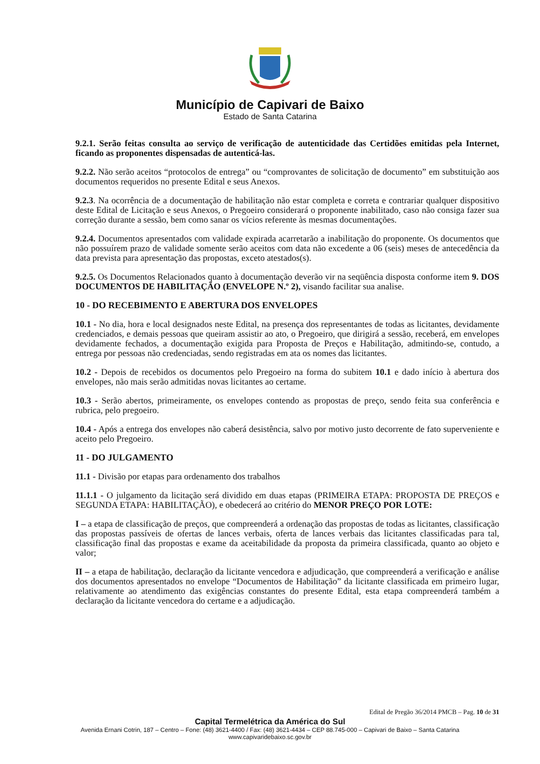Município de Capivari de Baixo
Estado de Santa Catarina
9.2.1. Serão feitas consulta ao serviço de verificação de autenticidade das Certidões emitidas pela Internet, ficando as proponentes dispensadas de autenticá-las.
9.2.2. Não serão aceitos “protocolos de entrega” ou “comprovantes de solicitação de documento” em substituição aos documentos requeridos no presente Edital e seus Anexos.
9.2.3. Na ocorrência de a documentação de habilitação não estar completa e correta e contrariar qualquer dispositivo deste Edital de Licitação e seus Anexos, o Pregoeiro considerará o proponente inabilitado, caso não consiga fazer sua correção durante a sessão, bem como sanar os vícios referente às mesmas documentações.
9.2.4. Documentos apresentados com validade expirada acarretarão a inabilitação do proponente. Os documentos que não possuírem prazo de validade somente serão aceitos com data não excedente a 06 (seis) meses de antecedência da data prevista para apresentação das propostas, exceto atestados(s).
9.2.5. Os Documentos Relacionados quanto à documentação deverão vir na seqüência disposta conforme item 9. DOS DOCUMENTOS DE HABILITAÇÃO (ENVELOPE N.º 2), visando facilitar sua analise.
10 - DO RECEBIMENTO E ABERTURA DOS ENVELOPES
10.1 - No dia, hora e local designados neste Edital, na presença dos representantes de todas as licitantes, devidamente credenciados, e demais pessoas que queiram assistir ao ato, o Pregoeiro, que dirigirá a sessão, receberá, em envelopes devidamente fechados, a documentação exigida para Proposta de Preços e Habilitação, admitindo-se, contudo, a entrega por pessoas não credenciadas, sendo registradas em ata os nomes das licitantes.
10.2 - Depois de recebidos os documentos pelo Pregoeiro na forma do subitem 10.1 e dado início à abertura dos envelopes, não mais serão admitidas novas licitantes ao certame.
10.3 - Serão abertos, primeiramente, os envelopes contendo as propostas de preço, sendo feita sua conferência e rubrica, pelo pregoeiro.
10.4 - Após a entrega dos envelopes não caberá desistência, salvo por motivo justo decorrente de fato superveniente e aceito pelo Pregoeiro.
11 - DO JULGAMENTO
11.1 - Divisão por etapas para ordenamento dos trabalhos
11.1.1 - O julgamento da licitação será dividido em duas etapas (PRIMEIRA ETAPA: PROPOSTA DE PREÇOS e SEGUNDA ETAPA: HABILITAÇÃO), e obedecerá ao critério do MENOR PREÇO POR LOTE:
I – a etapa de classificação de preços, que compreenderá a ordenação das propostas de todas as licitantes, classificação das propostas passíveis de ofertas de lances verbais, oferta de lances verbais das licitantes classificadas para tal, classificação final das propostas e exame da aceitabilidade da proposta da primeira classificada, quanto ao objeto e valor;
II – a etapa de habilitação, declaração da licitante vencedora e adjudicação, que compreenderá a verificação e análise dos documentos apresentados no envelope “Documentos de Habilitação” da licitante classificada em primeiro lugar, relativamente ao atendimento das exigências constantes do presente Edital, esta etapa compreenderá também a declaração da licitante vencedora do certame e a adjudicação.
Edital de Pregão 36/2014 PMCB – Pag. 10 de 31
Capital Termelétrica da América do Sul
Avenida Ernani Cotrin, 187 – Centro – Fone: (48) 3621-4400 / Fax: (48) 3621-4434 – CEP 88.745-000 – Capivari de Baixo – Santa Catarina
www.capivaridebaixo.sc.gov.br